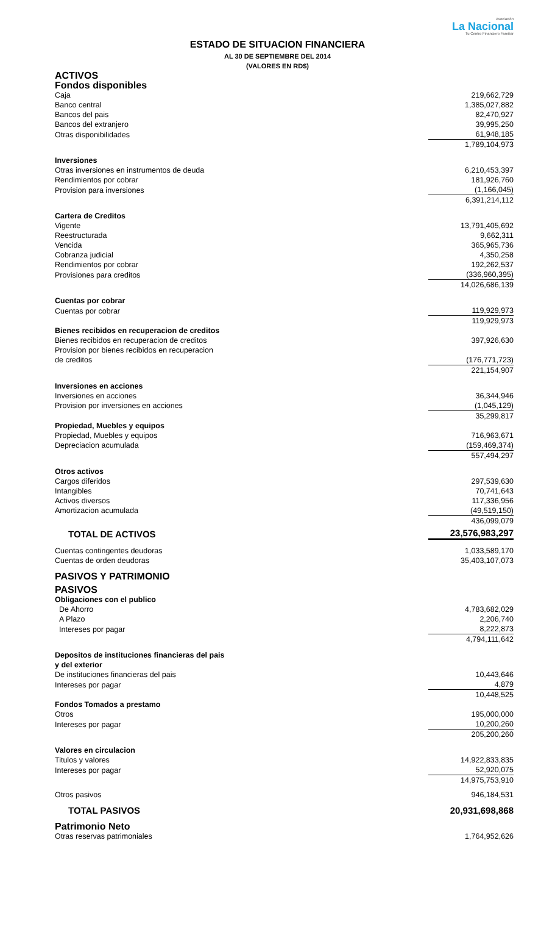Asociación
La Nacional
Tu Centro Financiero Familiar
ESTADO DE SITUACION FINANCIERA
AL 30 DE SEPTIEMBRE DEL 2014
(VALORES EN RD$)
| ACTIVOS | |
| Fondos disponibles | |
| Caja | 219,662,729 |
| Banco central | 1,385,027,882 |
| Bancos del pais | 82,470,927 |
| Bancos del extranjero | 39,995,250 |
| Otras disponibilidades | 61,948,185 |
| | 1,789,104,973 |
| Inversiones | |
| Otras inversiones en instrumentos de deuda | 6,210,453,397 |
| Rendimientos por cobrar | 181,926,760 |
| Provision para inversiones | (1,166,045) |
| | 6,391,214,112 |
| Cartera de Creditos | |
| Vigente | 13,791,405,692 |
| Reestructurada | 9,662,311 |
| Vencida | 365,965,736 |
| Cobranza judicial | 4,350,258 |
| Rendimientos por cobrar | 192,262,537 |
| Provisiones para creditos | (336,960,395) |
| | 14,026,686,139 |
| Cuentas por cobrar | |
| Cuentas por cobrar | 119,929,973 |
| | 119,929,973 |
| Bienes recibidos en recuperacion de creditos | |
| Bienes recibidos en recuperacion de creditos | 397,926,630 |
| Provision por bienes recibidos en recuperacion de creditos | (176,771,723) |
| | 221,154,907 |
| Inversiones en acciones | |
| Inversiones en acciones | 36,344,946 |
| Provision por inversiones en acciones | (1,045,129) |
| | 35,299,817 |
| Propiedad, Muebles y equipos | |
| Propiedad, Muebles y equipos | 716,963,671 |
| Depreciacion acumulada | (159,469,374) |
| | 557,494,297 |
| Otros activos | |
| Cargos diferidos | 297,539,630 |
| Intangibles | 70,741,643 |
| Activos diversos | 117,336,956 |
| Amortizacion acumulada | (49,519,150) |
| | 436,099,079 |
| TOTAL DE ACTIVOS | 23,576,983,297 |
| Cuentas contingentes deudoras | 1,033,589,170 |
| Cuentas de orden deudoras | 35,403,107,073 |
| PASIVOS Y PATRIMONIO | |
| PASIVOS | |
| Obligaciones con el publico | |
| De Ahorro | 4,783,682,029 |
| A Plazo | 2,206,740 |
| Intereses por pagar | 8,222,873 |
| | 4,794,111,642 |
| Depositos de instituciones financieras del pais y del exterior | |
| De instituciones financieras del pais | 10,443,646 |
| Intereses por pagar | 4,879 |
| | 10,448,525 |
| Fondos Tomados a prestamo | |
| Otros | 195,000,000 |
| Intereses por pagar | 10,200,260 |
| | 205,200,260 |
| Valores en circulacion | |
| Titulos y valores | 14,922,833,835 |
| Intereses por pagar | 52,920,075 |
| | 14,975,753,910 |
| Otros pasivos | 946,184,531 |
| TOTAL PASIVOS | 20,931,698,868 |
| Patrimonio Neto | |
| Otras reservas patrimoniales | 1,764,952,626 |